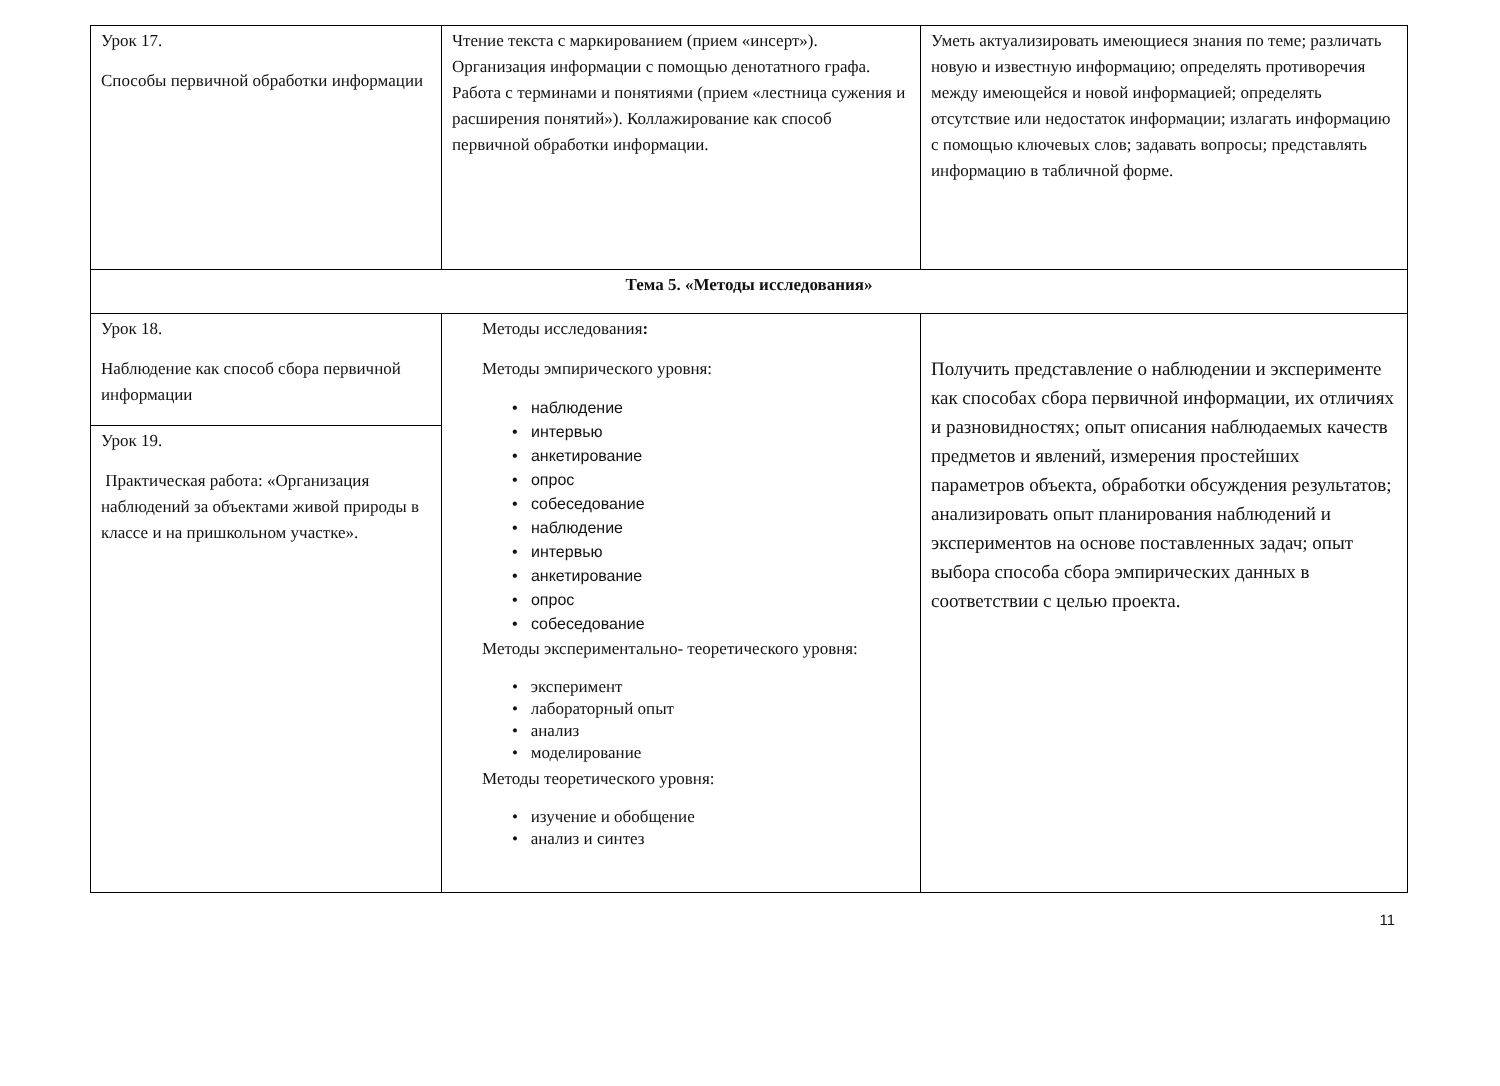| Урок 17. Способы первичной обработки информации | Чтение текста с маркированием (прием «инсерт»). Организация информации с помощью денотатного графа. Работа с терминами и понятиями (прием «лестница сужения и расширения понятий»). Коллажирование как способ первичной обработки информации. | Уметь актуализировать имеющиеся знания по теме; различать новую и известную информацию; определять противоречия между имеющейся и новой информацией; определять отсутствие или недостаток информации; излагать информацию с помощью ключевых слов; задавать вопросы; представлять информацию в табличной форме. |
| Тема 5. «Методы исследования» | | |
| Урок 18. Наблюдение как способ сбора первичной информации | Методы исследования : Методы эмпирического уровня: • наблюдение • интервью • анкетирование • опрос • собеседование • наблюдение • интервью • анкетирование • опрос • собеседование Методы экспериментально- теоретического уровня: • эксперимент • лабораторный опыт • анализ • моделирование Методы теоретического уровня: • изучение и обобщение • анализ и синтез | Получить представление о наблюдении и эксперименте как способах сбора первичной информации, их отличиях и разновидностях; опыт описания наблюдаемых качеств предметов и явлений, измерения простейших параметров объекта, обработки обсуждения результатов; анализировать опыт планирования наблюдений и экспериментов на основе поставленных задач; опыт выбора способа сбора эмпирических данных в соответствии с целью проекта. |
| Урок 19. Практическая работа: «Организация наблюдений за объектами живой природы в классе и на пришкольном участке». | | |
11